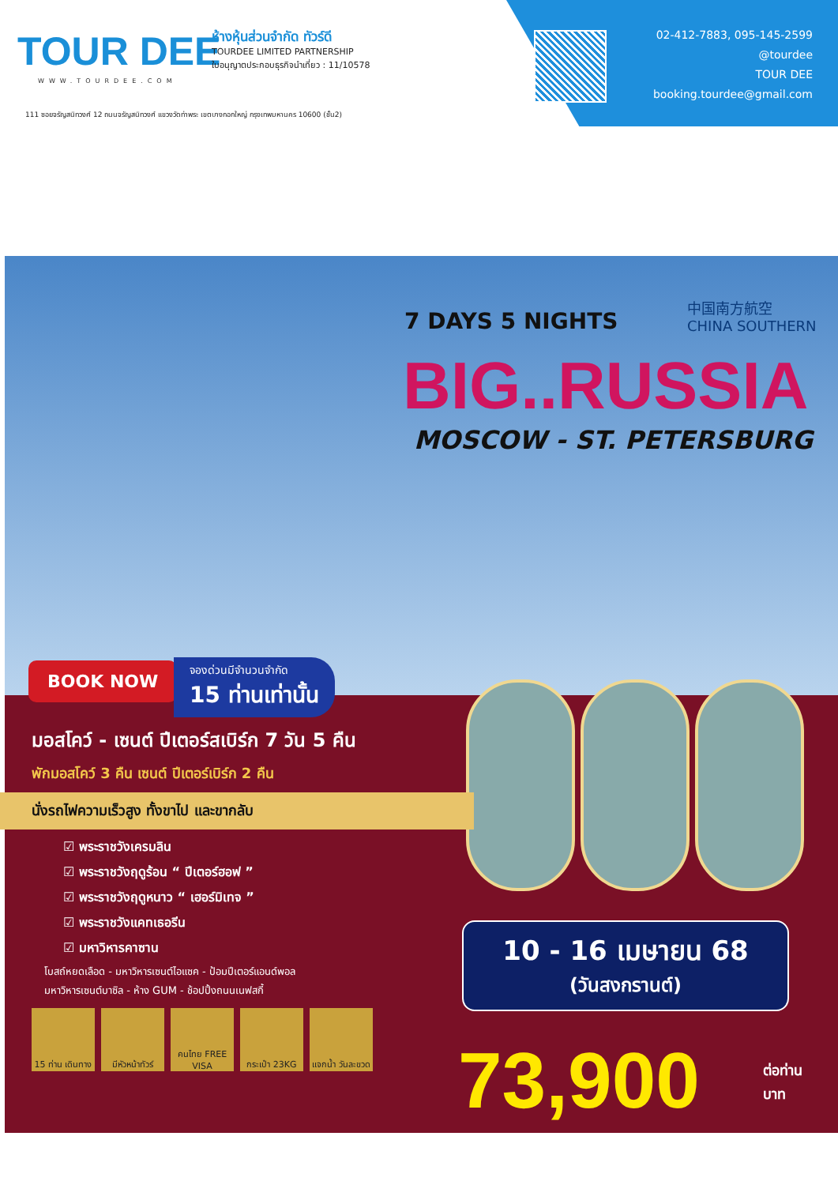TOUR DEE
WWW.TOURDEE.COM
ห้างหุ้นส่วนจำกัด ทัวร์ดี
TOURDEE LIMITED PARTNERSHIP
ใบอนุญาตประกอบธุรกิจนำเที่ยว : 11/10578
111 ซอยจรัญสนิทวงศ์ 12 ถนนจรัญสนิทวงศ์ แขวงวัดท่าพระ เขตบางกอกใหญ่ กรุงเทพมหานคร 10600 (ชั้น2)
02-412-7883, 095-145-2599
@tourdee
TOUR DEE
booking.tourdee@gmail.com
7 DAYS 5 NIGHTS
中国南方航空
CHINA SOUTHERN
BIG..RUSSIA
MOSCOW - ST. PETERSBURG
BOOK NOW
จองด่วนมีจำนวนจำกัด
15 ท่านเท่านั้น
มอสโคว์ - เซนต์ ปีเตอร์สเบิร์ก 7 วัน 5 คืน
พักมอสโคว์ 3 คืน เซนต์ ปีเตอร์เบิร์ก 2 คืน
นั่งรถไฟความเร็วสูง ทั้งขาไป และขากลับ
☑ พระราชวังเครมลิน
☑ พระราชวังฤดูร้อน “ ปีเตอร์ฮอฟ ”
☑ พระราชวังฤดูหนาว “ เฮอร์มิเทจ ”
☑ พระราชวังแคทเธอรีน
☑ มหาวิหารคาซาน
โบสถ์หยดเลือด - มหาวิหารเซนต์ไอแซค - ป้อมปีเตอร์แอนด์พอล
มหาวิหารเซนต์บาซิล - ห้าง GUM - ช้อปปิ้งถนนเนฟสกี้
15 ท่าน เดินทาง
มีหัวหน้าทัวร์
คนไทย FREE VISA
กระเป๋า 23KG แจกน้ำ วันละขวด
10 - 16 เมษายน 68
(วันสงกรานต์)
73,900
ต่อท่าน
บาท